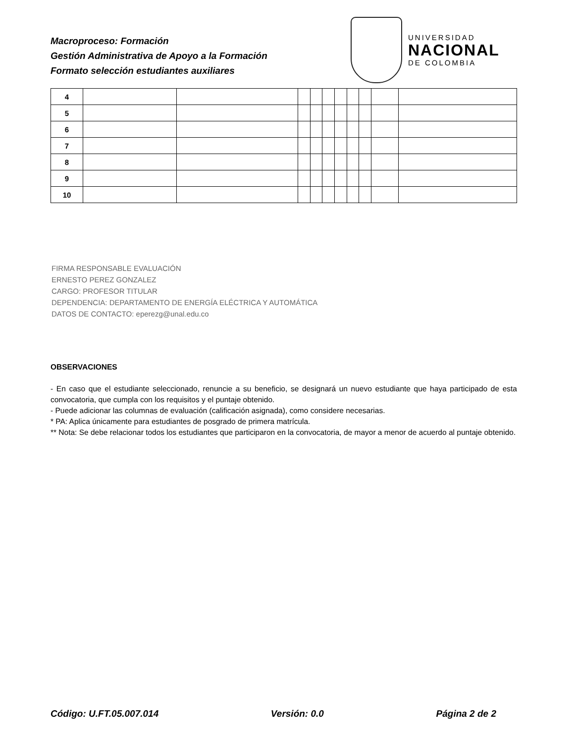Macroproceso: Formación
Gestión Administrativa de Apoyo a la Formación
Formato selección estudiantes auxiliares
UNIVERSIDAD
NACIONAL
DE COLOMBIA
| 4 | | | | | | | | | | |
| 5 | | | | | | | | | | |
| 6 | | | | | | | | | | |
| 7 | | | | | | | | | | |
| 8 | | | | | | | | | | |
| 9 | | | | | | | | | | |
| 10 | | | | | | | | | | |
FIRMA RESPONSABLE EVALUACIÓN
ERNESTO PEREZ GONZALEZ
CARGO: PROFESOR TITULAR
DEPENDENCIA: DEPARTAMENTO DE ENERGÍA ELÉCTRICA Y AUTOMÁTICA
DATOS DE CONTACTO: eperezg@unal.edu.co
OBSERVACIONES
- En caso que el estudiante seleccionado, renuncie a su beneficio, se designará un nuevo estudiante que haya participado de esta convocatoria, que cumpla con los requisitos y el puntaje obtenido.
- Puede adicionar las columnas de evaluación (calificación asignada), como considere necesarias.
* PA: Aplica únicamente para estudiantes de posgrado de primera matrícula.
** Nota: Se debe relacionar todos los estudiantes que participaron en la convocatoria, de mayor a menor de acuerdo al puntaje obtenido.
Código: U.FT.05.007.014 Versión: 0.0 Página 2 de 2